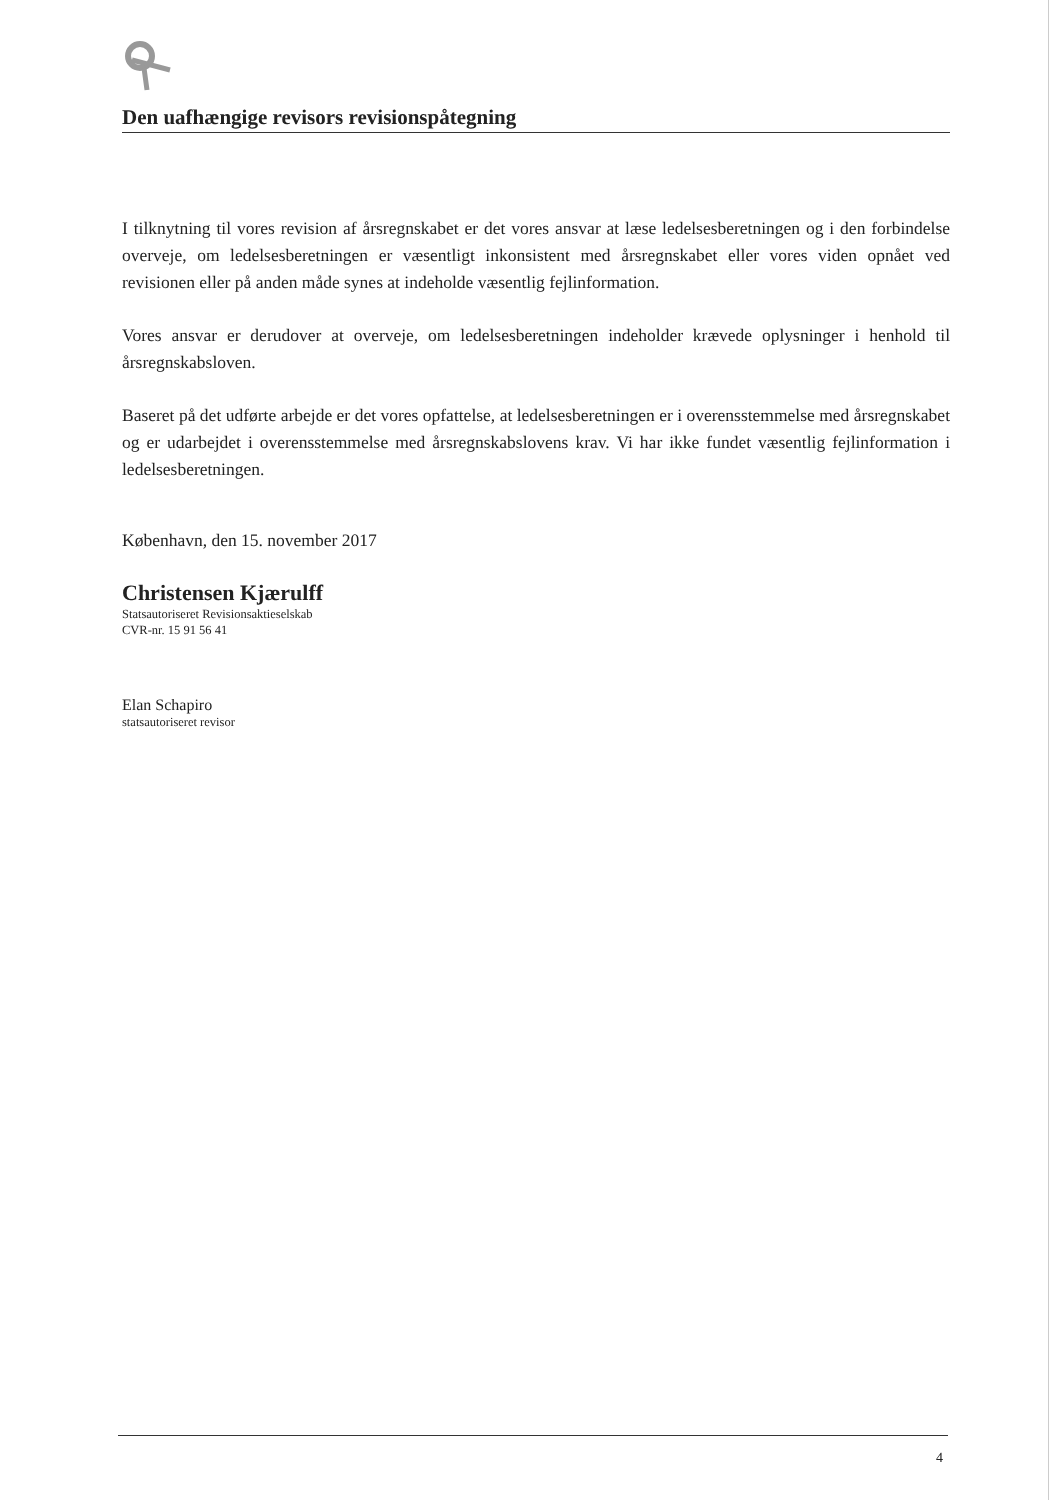Den uafhængige revisors revisionspåtegning
I tilknytning til vores revision af årsregnskabet er det vores ansvar at læse ledelsesberetningen og i den forbindelse overveje, om ledelsesberetningen er væsentligt inkonsistent med årsregnskabet eller vores viden opnået ved revisionen eller på anden måde synes at indeholde væsentlig fejlinformation.
Vores ansvar er derudover at overveje, om ledelsesberetningen indeholder krævede oplysninger i henhold til årsregnskabsloven.
Baseret på det udførte arbejde er det vores opfattelse, at ledelsesberetningen er i overensstemmelse med årsregnskabet og er udarbejdet i overensstemmelse med årsregnskabslovens krav. Vi har ikke fundet væsentlig fejlinformation i ledelsesberetningen.
København, den 15. november 2017
Christensen Kjærulff
Statsautoriseret Revisionsaktieselskab
CVR-nr. 15 91 56 41
Elan Schapiro
statsautoriseret revisor
4